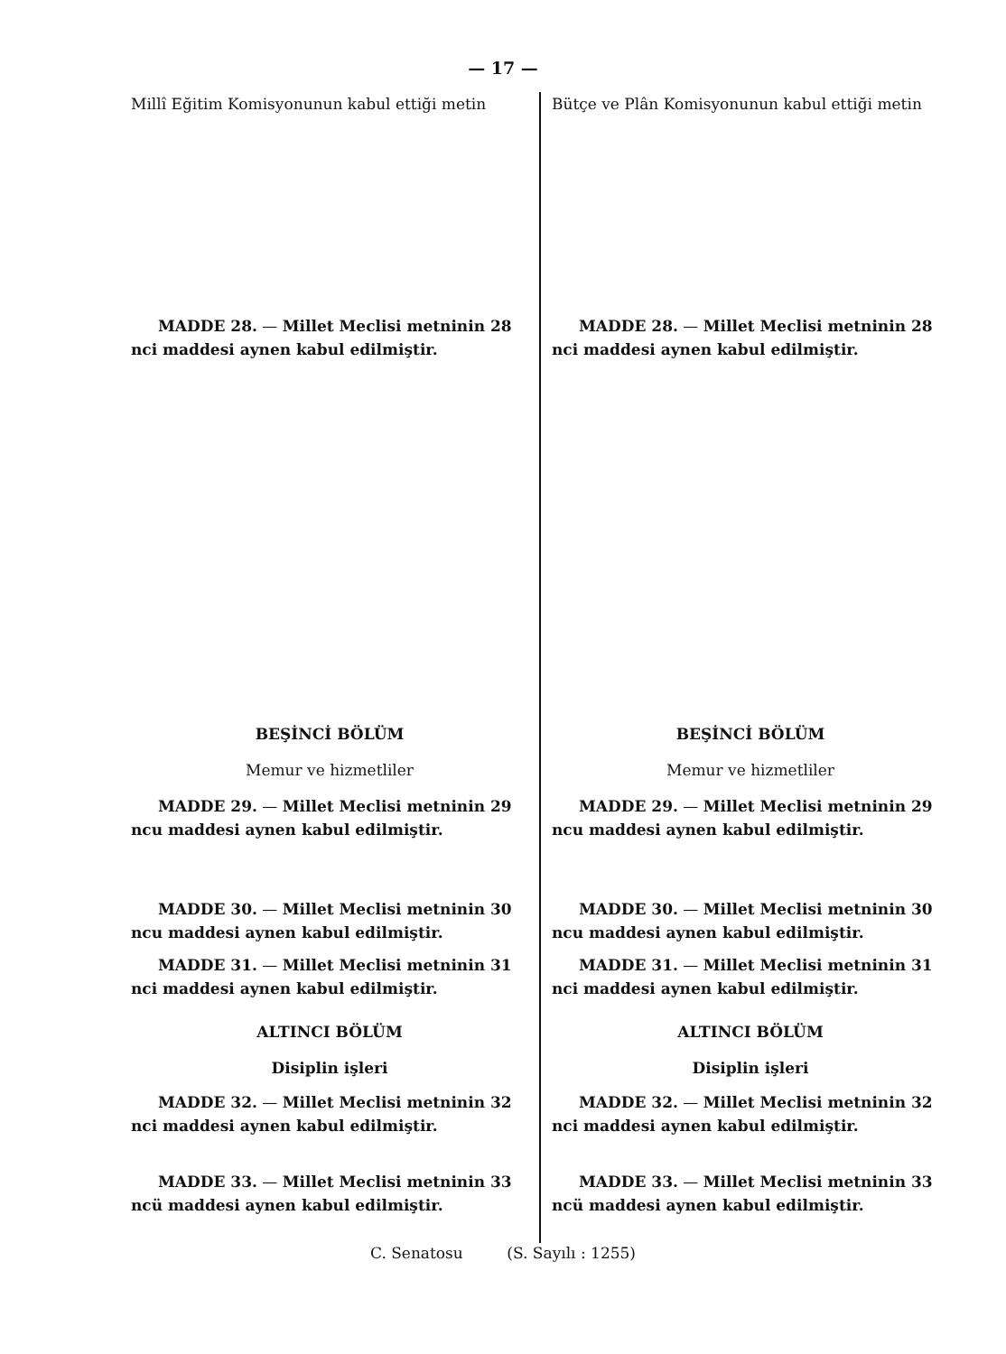— 17 —
Millî Eğitim Komisyonunun kabul ettiği metin
MADDE 28. — Millet Meclisi metninin 28 nci maddesi aynen kabul edilmiştir.
BEŞİNCİ BÖLÜM
Memur ve hizmetliler
MADDE 29. — Millet Meclisi metninin 29 ncu maddesi aynen kabul edilmiştir.
MADDE 30. — Millet Meclisi metninin 30 ncu maddesi aynen kabul edilmiştir.
MADDE 31. — Millet Meclisi metninin 31 nci maddesi aynen kabul edilmiştir.
ALTINCI BÖLÜM
Disiplin işleri
MADDE 32. — Millet Meclisi metninin 32 nci maddesi aynen kabul edilmiştir.
MADDE 33. — Millet Meclisi metninin 33 ncü maddesi aynen kabul edilmiştir.
Bütçe ve Plân Komisyonunun kabul ettiği metin
MADDE 28. — Millet Meclisi metninin 28 nci maddesi aynen kabul edilmiştir.
BEŞİNCİ BÖLÜM
Memur ve hizmetliler
MADDE 29. — Millet Meclisi metninin 29 ncu maddesi aynen kabul edilmiştir.
MADDE 30. — Millet Meclisi metninin 30 ncu maddesi aynen kabul edilmiştir.
MADDE 31. — Millet Meclisi metninin 31 nci maddesi aynen kabul edilmiştir.
ALTINCI BÖLÜM
Disiplin işleri
MADDE 32. — Millet Meclisi metninin 32 nci maddesi aynen kabul edilmiştir.
MADDE 33. — Millet Meclisi metninin 33 ncü maddesi aynen kabul edilmiştir.
C. Senatosu (S. Sayılı : 1255)